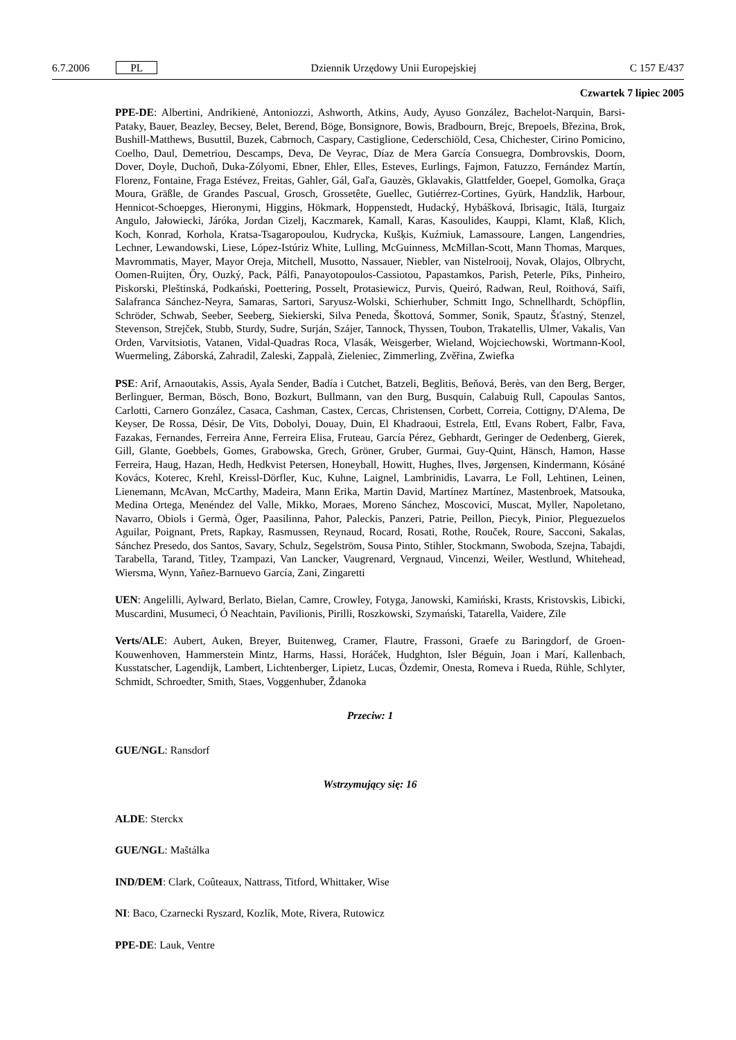6.7.2006 PL Dziennik Urzędowy Unii Europejskiej C 157 E/437
Czwartek 7 lipiec 2005
PPE-DE: Albertini, Andrikienė, Antoniozzi, Ashworth, Atkins, Audy, Ayuso González, Bachelot-Narquin, Barsi-Pataky, Bauer, Beazley, Becsey, Belet, Berend, Böge, Bonsignore, Bowis, Bradbourn, Brejc, Brepoels, Březina, Brok, Bushill-Matthews, Busuttil, Buzek, Cabrnoch, Caspary, Castiglione, Cederschiöld, Cesa, Chichester, Cirino Pomicino, Coelho, Daul, Demetriou, Descamps, Deva, De Veyrac, Díaz de Mera García Consuegra, Dombrovskis, Doorn, Dover, Doyle, Duchoň, Duka-Zólyomi, Ebner, Ehler, Elles, Esteves, Eurlings, Fajmon, Fatuzzo, Fernández Martín, Florenz, Fontaine, Fraga Estévez, Freitas, Gahler, Gál, Gaľa, Gauzès, Gklavakis, Glattfelder, Goepel, Gomolka, Graça Moura, Gräßle, de Grandes Pascual, Grosch, Grossetête, Guellec, Gutiérrez-Cortines, Gyürk, Handzlik, Harbour, Hennicot-Schoepges, Hieronymi, Higgins, Hökmark, Hoppenstedt, Hudacký, Hybášková, Ibrisagic, Itälä, Iturgaiz Angulo, Jałowiecki, Járóka, Jordan Cizelj, Kaczmarek, Kamall, Karas, Kasoulides, Kauppi, Klamt, Klaß, Klich, Koch, Konrad, Korhola, Kratsa-Tsagaropoulou, Kudrycka, Kušķis, Kuźmiuk, Lamassoure, Langen, Langendries, Lechner, Lewandowski, Liese, López-Istúriz White, Lulling, McGuinness, McMillan-Scott, Mann Thomas, Marques, Mavrommatis, Mayer, Mayor Oreja, Mitchell, Musotto, Nassauer, Niebler, van Nistelrooij, Novak, Olajos, Olbrycht, Oomen-Ruijten, Őry, Ouzký, Pack, Pálfi, Panayotopoulos-Cassiotou, Papastamkos, Parish, Peterle, Pīks, Pinheiro, Piskorski, Pleštinská, Podkański, Poettering, Posselt, Protasiewicz, Purvis, Queiró, Radwan, Reul, Roithová, Saïfi, Salafranca Sánchez-Neyra, Samaras, Sartori, Saryusz-Wolski, Schierhuber, Schmitt Ingo, Schnellhardt, Schöpflin, Schröder, Schwab, Seeber, Seeberg, Siekierski, Silva Peneda, Škottová, Sommer, Sonik, Spautz, Šťastný, Stenzel, Stevenson, Strejček, Stubb, Sturdy, Sudre, Surján, Szájer, Tannock, Thyssen, Toubon, Trakatellis, Ulmer, Vakalis, Van Orden, Varvitsiotis, Vatanen, Vidal-Quadras Roca, Vlasák, Weisgerber, Wieland, Wojciechowski, Wortmann-Kool, Wuermeling, Záborská, Zahradil, Zaleski, Zappalà, Zieleniec, Zimmerling, Zvěřina, Zwiefka
PSE: Arif, Arnaoutakis, Assis, Ayala Sender, Badía i Cutchet, Batzeli, Beglitis, Beňová, Berès, van den Berg, Berger, Berlinguer, Berman, Bösch, Bono, Bozkurt, Bullmann, van den Burg, Busquin, Calabuig Rull, Capoulas Santos, Carlotti, Carnero González, Casaca, Cashman, Castex, Cercas, Christensen, Corbett, Correia, Cottigny, D'Alema, De Keyser, De Rossa, Désir, De Vits, Dobolyi, Douay, Duin, El Khadraoui, Estrela, Ettl, Evans Robert, Falbr, Fava, Fazakas, Fernandes, Ferreira Anne, Ferreira Elisa, Fruteau, García Pérez, Gebhardt, Geringer de Oedenberg, Gierek, Gill, Glante, Goebbels, Gomes, Grabowska, Grech, Gröner, Gruber, Gurmai, Guy-Quint, Hänsch, Hamon, Hasse Ferreira, Haug, Hazan, Hedh, Hedkvist Petersen, Honeyball, Howitt, Hughes, Ilves, Jørgensen, Kindermann, Kósáné Kovács, Koterec, Krehl, Kreissl-Dörfler, Kuc, Kuhne, Laignel, Lambrinidis, Lavarra, Le Foll, Lehtinen, Leinen, Lienemann, McAvan, McCarthy, Madeira, Mann Erika, Martin David, Martínez Martínez, Mastenbroek, Matsouka, Medina Ortega, Menéndez del Valle, Mikko, Moraes, Moreno Sánchez, Moscovici, Muscat, Myller, Napoletano, Navarro, Obiols i Germà, Öger, Paasilinna, Pahor, Paleckis, Panzeri, Patrie, Peillon, Piecyk, Pinior, Pleguezuelos Aguilar, Poignant, Prets, Rapkay, Rasmussen, Reynaud, Rocard, Rosati, Rothe, Rouček, Roure, Sacconi, Sakalas, Sánchez Presedo, dos Santos, Savary, Schulz, Segelström, Sousa Pinto, Stihler, Stockmann, Swoboda, Szejna, Tabajdi, Tarabella, Tarand, Titley, Tzampazi, Van Lancker, Vaugrenard, Vergnaud, Vincenzi, Weiler, Westlund, Whitehead, Wiersma, Wynn, Yañez-Barnuevo García, Zani, Zingaretti
UEN: Angelilli, Aylward, Berlato, Bielan, Camre, Crowley, Fotyga, Janowski, Kamiński, Krasts, Kristovskis, Libicki, Muscardini, Musumeci, Ó Neachtain, Pavilionis, Pirilli, Roszkowski, Szymański, Tatarella, Vaidere, Zīle
Verts/ALE: Aubert, Auken, Breyer, Buitenweg, Cramer, Flautre, Frassoni, Graefe zu Baringdorf, de Groen-Kouwenhoven, Hammerstein Mintz, Harms, Hassi, Horáček, Hudghton, Isler Béguin, Joan i Marí, Kallenbach, Kusstatscher, Lagendijk, Lambert, Lichtenberger, Lipietz, Lucas, Özdemir, Onesta, Romeva i Rueda, Rühle, Schlyter, Schmidt, Schroedter, Smith, Staes, Voggenhuber, Ždanoka
Przeciw: 1
GUE/NGL: Ransdorf
Wstrzymujący się: 16
ALDE: Sterckx
GUE/NGL: Maštálka
IND/DEM: Clark, Coûteaux, Nattrass, Titford, Whittaker, Wise
NI: Baco, Czarnecki Ryszard, Kozlík, Mote, Rivera, Rutowicz
PPE-DE: Lauk, Ventre